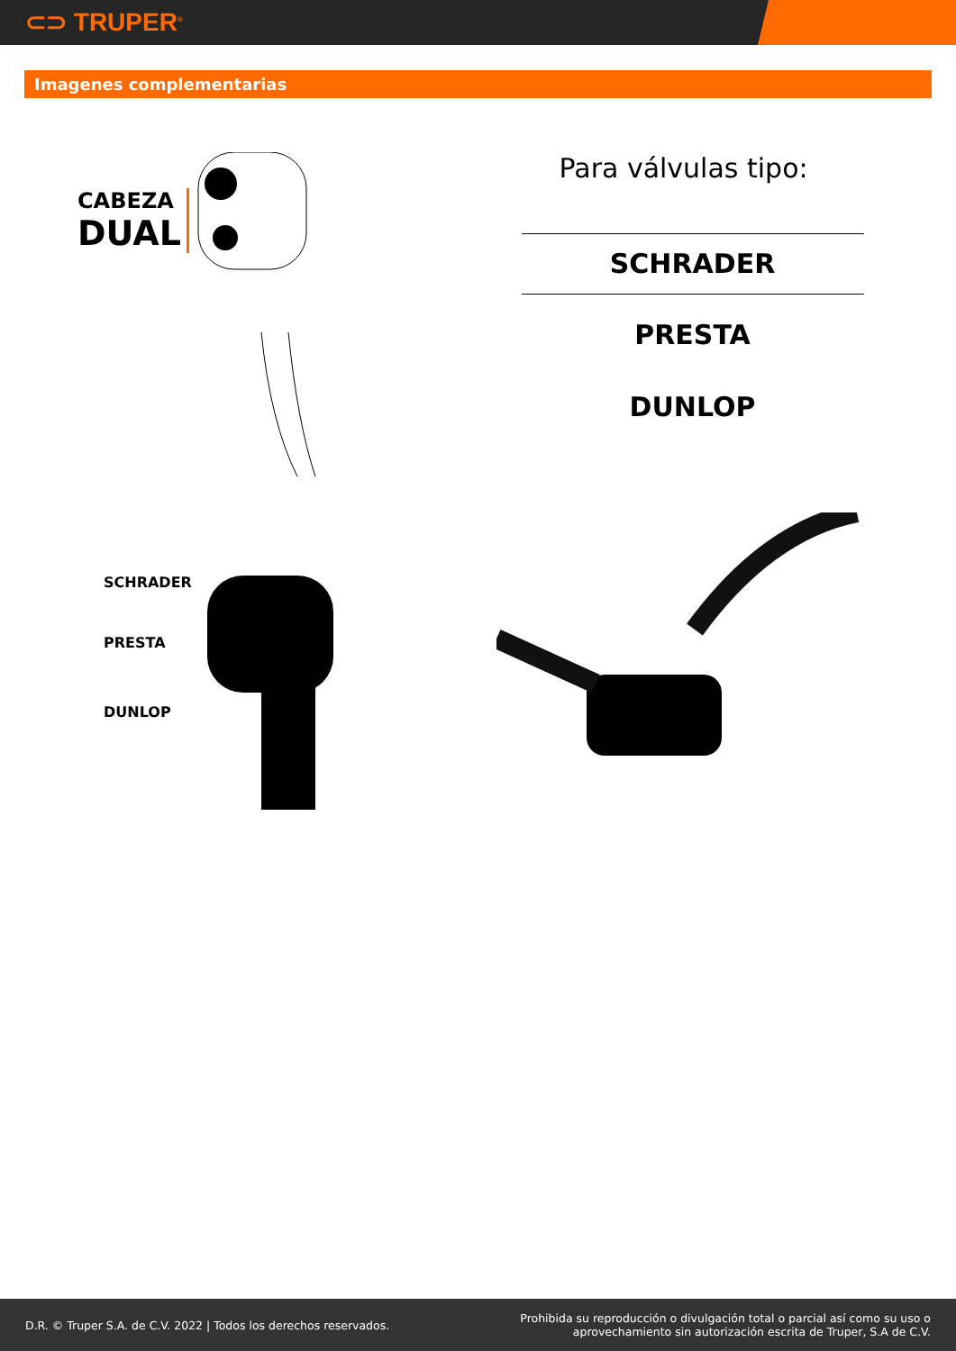⊂⊃ TRUPER<sup>®</sup>
Imagenes complementarias
CABEZA
DUAL
SCHRADER
PRESTA
DUNLOP
Para válvulas tipo:
SCHRADER
PRESTA
DUNLOP
D.R. © Truper S.A. de C.V. 2022 | Todos los derechos reservados.
Prohibida su reproducción o divulgación total o parcial así como su uso o
aprovechamiento sin autorización escrita de Truper, S.A de C.V.